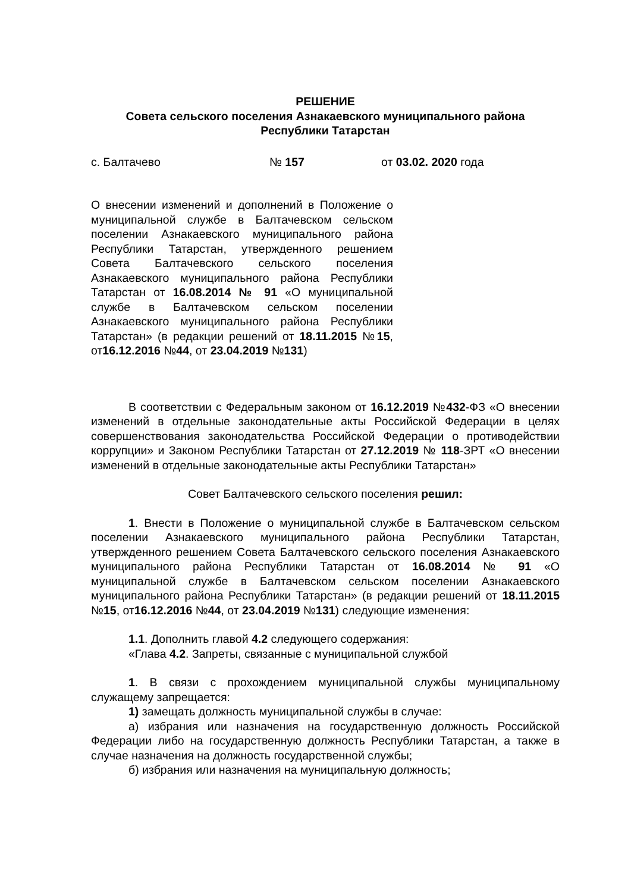РЕШЕНИЕ
Совета сельского поселения Азнакаевского муниципального района
Республики Татарстан
с. Балтачево № 157 от 03.02. 2020 года
О внесении изменений и дополнений в Положение о муниципальной службе в Балтачевском сельском поселении Азнакаевского муниципального района Республики Татарстан, утвержденного решением Совета Балтачевского сельского поселения Азнакаевского муниципального района Республики Татарстан от 16.08.2014 № 91 «О муниципальной службе в Балтачевском сельском поселении Азнакаевского муниципального района Республики Татарстан» (в редакции решений от 18.11.2015 №15, от16.12.2016 №44, от 23.04.2019 №131)
В соответствии с Федеральным законом от 16.12.2019 №432-ФЗ «О внесении изменений в отдельные законодательные акты Российской Федерации в целях совершенствования законодательства Российской Федерации о противодействии коррупции» и Законом Республики Татарстан от 27.12.2019 № 118-ЗРТ «О внесении изменений в отдельные законодательные акты Республики Татарстан»
Совет Балтачевского сельского поселения решил:
1. Внести в Положение о муниципальной службе в Балтачевском сельском поселении Азнакаевского муниципального района Республики Татарстан, утвержденного решением Совета Балтачевского сельского поселения Азнакаевского муниципального района Республики Татарстан от 16.08.2014 № 91 «О муниципальной службе в Балтачевском сельском поселении Азнакаевского муниципального района Республики Татарстан» (в редакции решений от 18.11.2015 №15, от16.12.2016 №44, от 23.04.2019 №131) следующие изменения:
1.1. Дополнить главой 4.2 следующего содержания:
«Глава 4.2. Запреты, связанные с муниципальной службой
1. В связи с прохождением муниципальной службы муниципальному служащему запрещается:
1) замещать должность муниципальной службы в случае:
а) избрания или назначения на государственную должность Российской Федерации либо на государственную должность Республики Татарстан, а также в случае назначения на должность государственной службы;
б) избрания или назначения на муниципальную должность;